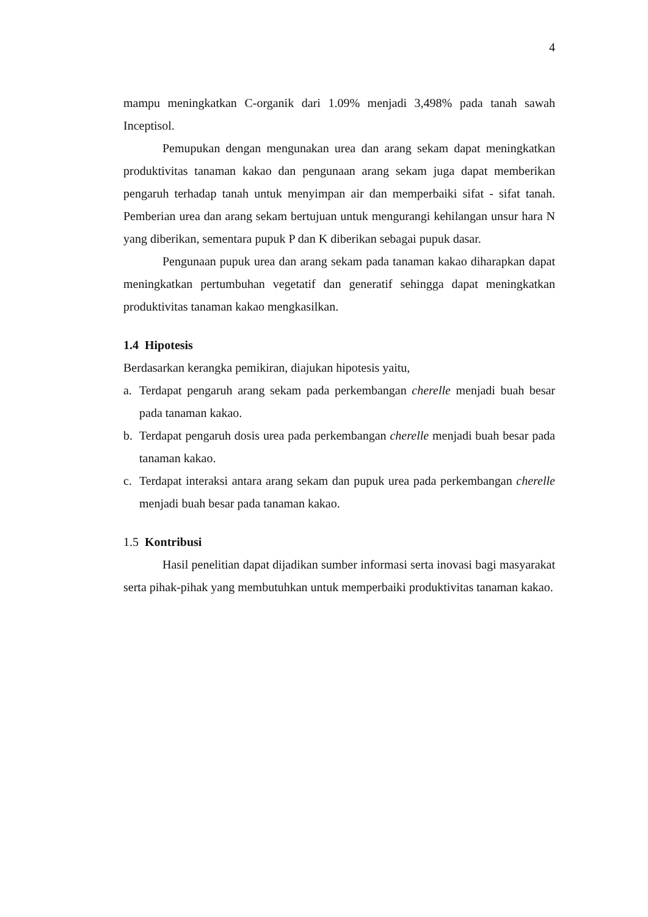4
mampu meningkatkan C-organik dari 1.09% menjadi 3,498% pada tanah sawah Inceptisol.
Pemupukan dengan mengunakan urea dan arang sekam dapat meningkatkan produktivitas tanaman kakao dan pengunaan arang sekam juga dapat memberikan pengaruh terhadap tanah untuk menyimpan air dan memperbaiki sifat - sifat tanah. Pemberian urea dan arang sekam bertujuan untuk mengurangi kehilangan unsur hara N yang diberikan, sementara pupuk P dan K diberikan sebagai pupuk dasar.
Pengunaan pupuk urea dan arang sekam pada tanaman kakao diharapkan dapat meningkatkan pertumbuhan vegetatif dan generatif sehingga dapat meningkatkan produktivitas tanaman kakao mengkasilkan.
1.4 Hipotesis
Berdasarkan kerangka pemikiran, diajukan hipotesis yaitu,
a. Terdapat pengaruh arang sekam pada perkembangan cherelle menjadi buah besar pada tanaman kakao.
b. Terdapat pengaruh dosis urea pada perkembangan cherelle menjadi buah besar pada tanaman kakao.
c. Terdapat interaksi antara arang sekam dan pupuk urea pada perkembangan cherelle menjadi buah besar pada tanaman kakao.
1.5 Kontribusi
Hasil penelitian dapat dijadikan sumber informasi serta inovasi bagi masyarakat serta pihak-pihak yang membutuhkan untuk memperbaiki produktivitas tanaman kakao.